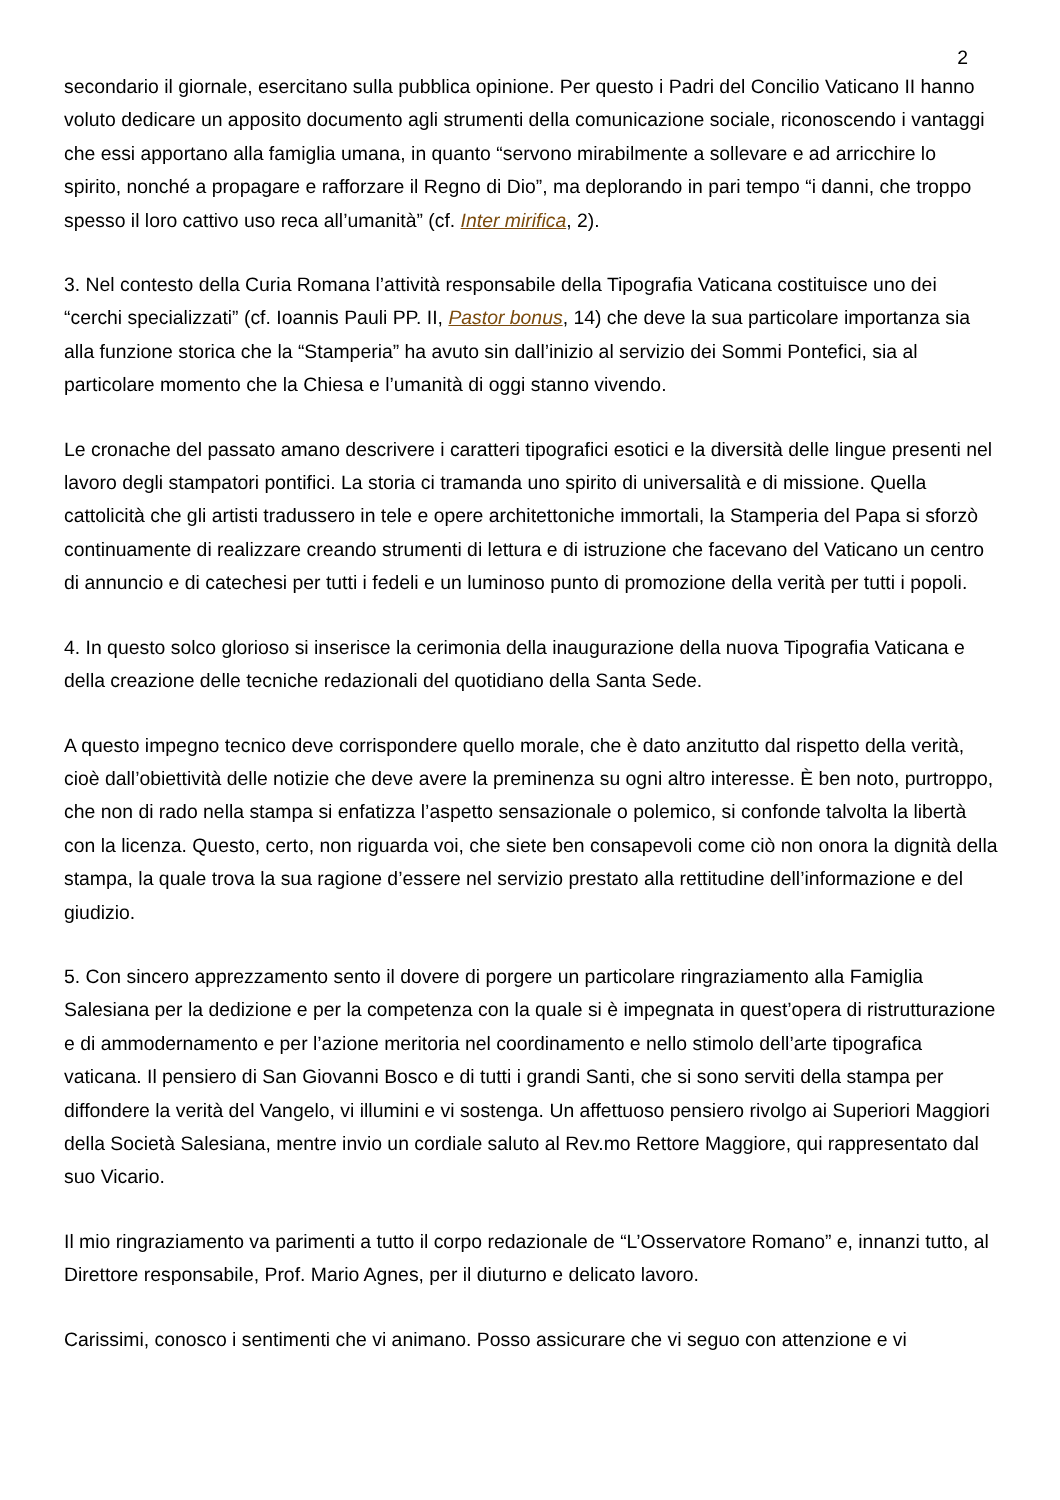2
secondario il giornale, esercitano sulla pubblica opinione. Per questo i Padri del Concilio Vaticano II hanno voluto dedicare un apposito documento agli strumenti della comunicazione sociale, riconoscendo i vantaggi che essi apportano alla famiglia umana, in quanto “servono mirabilmente a sollevare e ad arricchire lo spirito, nonché a propagare e rafforzare il Regno di Dio”, ma deplorando in pari tempo “i danni, che troppo spesso il loro cattivo uso reca all’umanità” (cf. Inter mirifica, 2).
3. Nel contesto della Curia Romana l’attività responsabile della Tipografia Vaticana costituisce uno dei “cerchi specializzati” (cf. Ioannis Pauli PP. II, Pastor bonus, 14) che deve la sua particolare importanza sia alla funzione storica che la “Stamperia” ha avuto sin dall’inizio al servizio dei Sommi Pontefici, sia al particolare momento che la Chiesa e l’umanità di oggi stanno vivendo.
Le cronache del passato amano descrivere i caratteri tipografici esotici e la diversità delle lingue presenti nel lavoro degli stampatori pontifici. La storia ci tramanda uno spirito di universalità e di missione. Quella cattolicità che gli artisti tradussero in tele e opere architettoniche immortali, la Stamperia del Papa si sforzò continuamente di realizzare creando strumenti di lettura e di istruzione che facevano del Vaticano un centro di annuncio e di catechesi per tutti i fedeli e un luminoso punto di promozione della verità per tutti i popoli.
4. In questo solco glorioso si inserisce la cerimonia della inaugurazione della nuova Tipografia Vaticana e della creazione delle tecniche redazionali del quotidiano della Santa Sede.
A questo impegno tecnico deve corrispondere quello morale, che è dato anzitutto dal rispetto della verità, cioè dall’obiettività delle notizie che deve avere la preminenza su ogni altro interesse. È ben noto, purtroppo, che non di rado nella stampa si enfatizza l’aspetto sensazionale o polemico, si confonde talvolta la libertà con la licenza. Questo, certo, non riguarda voi, che siete ben consapevoli come ciò non onora la dignità della stampa, la quale trova la sua ragione d’essere nel servizio prestato alla rettitudine dell’informazione e del giudizio.
5. Con sincero apprezzamento sento il dovere di porgere un particolare ringraziamento alla Famiglia Salesiana per la dedizione e per la competenza con la quale si è impegnata in quest’opera di ristrutturazione e di ammodernamento e per l’azione meritoria nel coordinamento e nello stimolo dell’arte tipografica vaticana. Il pensiero di San Giovanni Bosco e di tutti i grandi Santi, che si sono serviti della stampa per diffondere la verità del Vangelo, vi illumini e vi sostenga. Un affettuoso pensiero rivolgo ai Superiori Maggiori della Società Salesiana, mentre invio un cordiale saluto al Rev.mo Rettore Maggiore, qui rappresentato dal suo Vicario.
Il mio ringraziamento va parimenti a tutto il corpo redazionale de “L’Osservatore Romano” e, innanzi tutto, al Direttore responsabile, Prof. Mario Agnes, per il diuturno e delicato lavoro.
Carissimi, conosco i sentimenti che vi animano. Posso assicurare che vi seguo con attenzione e vi